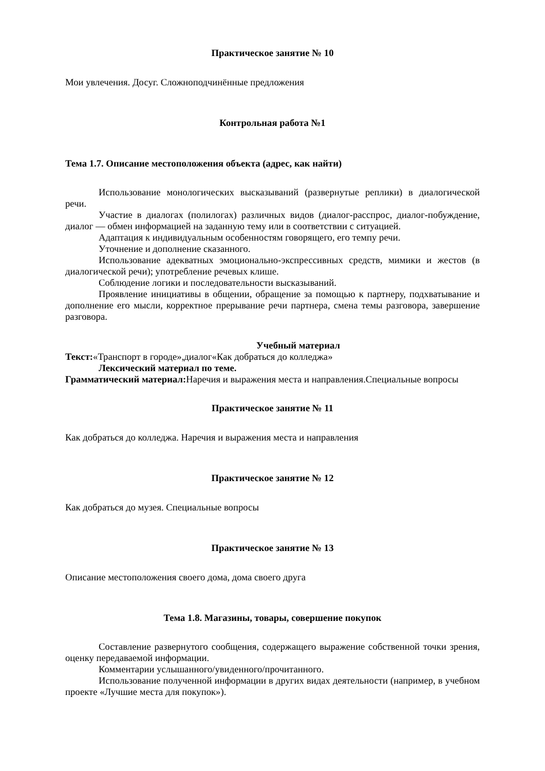Практическое занятие № 10
Мои увлечения. Досуг. Сложноподчинённые предложения
Контрольная работа №1
Тема 1.7. Описание местоположения объекта (адрес, как найти)
Использование монологических высказываний (развернутые реплики) в диалогической речи.
Участие в диалогах (полилогах) различных видов (диалог-расспрос, диалог-побуждение, диалог — обмен информацией на заданную тему или в соответствии с ситуацией.
Адаптация к индивидуальным особенностям говорящего, его темпу речи.
Уточнение и дополнение сказанного.
Использование адекватных эмоционально-экспрессивных средств, мимики и жестов (в диалогической речи); употребление речевых клише.
Соблюдение логики и последовательности высказываний.
Проявление инициативы в общении, обращение за помощью к партнеру, подхватывание и дополнение его мысли, корректное прерывание речи партнера, смена темы разговора, завершение разговора.
Учебный материал
Текст:«Транспорт в городе»,диалог«Как добраться до колледжа»
Лексический материал по теме.
Грамматический материал: Наречия и выражения места и направления.Специальные вопросы
Практическое занятие № 11
Как добраться до колледжа. Наречия и выражения места и направления
Практическое занятие № 12
Как добраться до музея. Специальные вопросы
Практическое занятие № 13
Описание местоположения своего дома, дома своего друга
Тема 1.8. Магазины, товары, совершение покупок
Составление развернутого сообщения, содержащего выражение собственной точки зрения, оценку передаваемой информации.
Комментарии услышанного/увиденного/прочитанного.
Использование полученной информации в других видах деятельности (например, в учебном проекте «Лучшие места для покупок»).